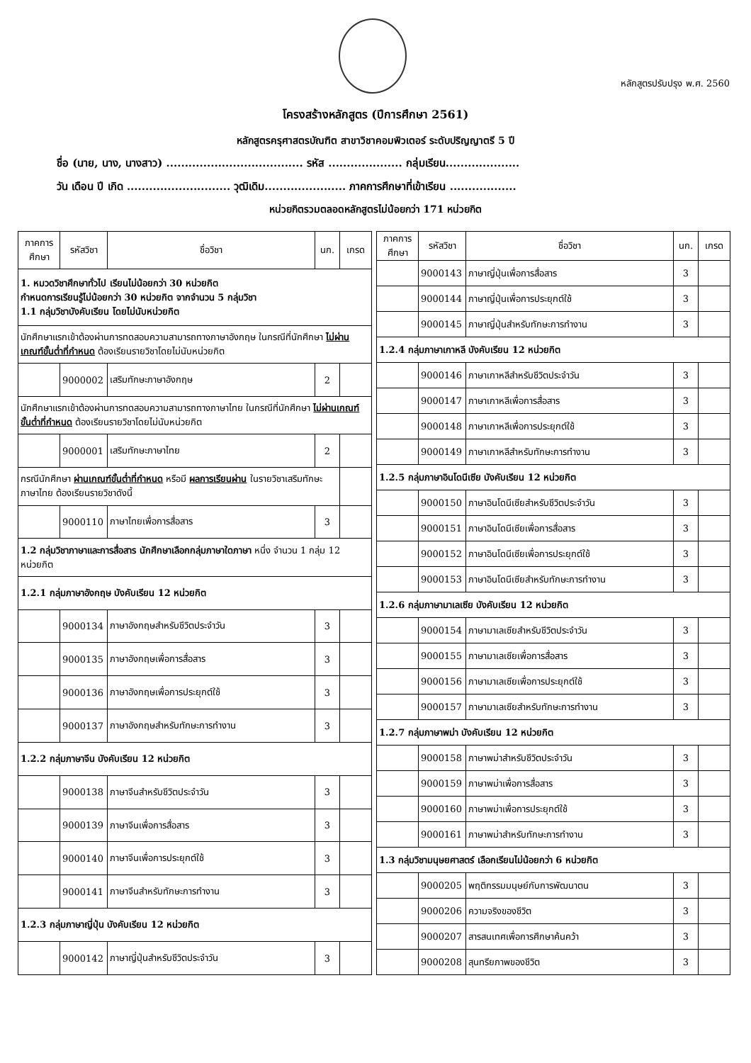หลักสูตรปรับปรุง พ.ศ. 2560
โครงสร้างหลักสูตร (ปีการศึกษา 2561)
หลักสูตรครุศาสตรบัณฑิต สาขาวิชาคอมพิวเตอร์ ระดับปริญญาตรี 5 ปี
ชื่อ (นาย, นาง, นางสาว) ..................................... รหัส .................... กลุ่มเรียน....................
วัน เดือน ปี เกิด ............................ วุฒิเดิม...................... ภาคการศึกษาที่เข้าเรียน ..................
หน่วยกิตรวมตลอดหลักสูตรไม่น้อยกว่า 171 หน่วยกิต
| ภาคการศึกษา | รหัสวิชา | ชื่อวิชา | นก. | เกรด |
| --- | --- | --- | --- | --- |
| 1. หมวดวิชาศึกษาทั่วไป เรียนไม่น้อยกว่า 30 หน่วยกิต กำหนดการเรียนรู้ไม่น้อยกว่า 30 หน่วยกิต จากจำนวน 5 กลุ่มวิชา 1.1 กลุ่มวิชาบังคับเรียน โดยไม่นับหน่วยกิต | | | | |
| นักศึกษาแรกเข้าต้องผ่านการทดสอบความสามารถทางภาษาอังกฤษ ในกรณีที่นักศึกษา ไม่ผ่านเกณฑ์ขั้นต่ำที่กำหนด ต้องเรียนรายวิชาโดยไม่นับหน่วยกิต | | | | |
| | 9000002 | เสริมทักษะภาษาอังกฤษ | 2 | |
| นักศึกษาแรกเข้าต้องผ่านการทดสอบความสามารถทางภาษาไทย ในกรณีที่นักศึกษา ไม่ผ่านเกณฑ์ขั้นต่ำที่กำหนด ต้องเรียนรายวิชาโดยไม่นับหน่วยกิต | | | | |
| | 9000001 | เสริมทักษะภาษาไทย | 2 | |
| กรณีนักศึกษา ผ่านเกณฑ์ขั้นต่ำที่กำหนด หรือมี ผลการเรียนผ่าน ในรายวิชาเสริมทักษะภาษาไทย ต้องเรียนรายวิชาดังนี้ | | | | |
| | 9000110 | ภาษาไทยเพื่อการสื่อสาร | 3 | |
| 1.2 กลุ่มวิชาภาษาและการสื่อสาร นักศึกษาเลือกกลุ่มภาษาใดภาษา หนึ่ง จำนวน 1 กลุ่ม 12 หน่วยกิต | | | | |
| 1.2.1 กลุ่มภาษาอังกฤษ บังคับเรียน 12 หน่วยกิต | | | | |
| | 9000134 | ภาษาอังกฤษสำหรับชีวิตประจำวัน | 3 | |
| | 9000135 | ภาษาอังกฤษเพื่อการสื่อสาร | 3 | |
| | 9000136 | ภาษาอังกฤษเพื่อการประยุกต์ใช้ | 3 | |
| | 9000137 | ภาษาอังกฤษสำหรับทักษะการทำงาน | 3 | |
| 1.2.2 กลุ่มภาษาจีน บังคับเรียน 12 หน่วยกิต | | | | |
| | 9000138 | ภาษาจีนสำหรับชีวิตประจำวัน | 3 | |
| | 9000139 | ภาษาจีนเพื่อการสื่อสาร | 3 | |
| | 9000140 | ภาษาจีนเพื่อการประยุกต์ใช้ | 3 | |
| | 9000141 | ภาษาจีนสำหรับทักษะการทำงาน | 3 | |
| 1.2.3 กลุ่มภาษาญี่ปุ่น บังคับเรียน 12 หน่วยกิต | | | | |
| | 9000142 | ภาษาญี่ปุ่นสำหรับชีวิตประจำวัน | 3 | |
| ภาคการศึกษา | รหัสวิชา | ชื่อวิชา | นก. | เกรด |
| --- | --- | --- | --- | --- |
| | 9000143 | ภาษาญี่ปุ่นเพื่อการสื่อสาร | 3 | |
| | 9000144 | ภาษาญี่ปุ่นเพื่อการประยุกต์ใช้ | 3 | |
| | 9000145 | ภาษาญี่ปุ่นสำหรับทักษะการทำงาน | 3 | |
| 1.2.4 กลุ่มภาษาเกาหลี บังคับเรียน 12 หน่วยกิต | | | | |
| | 9000146 | ภาษาเกาหลีสำหรับชีวิตประจำวัน | 3 | |
| | 9000147 | ภาษาเกาหลีเพื่อการสื่อสาร | 3 | |
| | 9000148 | ภาษาเกาหลีเพื่อการประยุกต์ใช้ | 3 | |
| | 9000149 | ภาษาเกาหลีสำหรับทักษะการทำงาน | 3 | |
| 1.2.5 กลุ่มภาษาอินโดนีเซีย บังคับเรียน 12 หน่วยกิต | | | | |
| | 9000150 | ภาษาอินโดนีเซียสำหรับชีวิตประจำวัน | 3 | |
| | 9000151 | ภาษาอินโดนีเซียเพื่อการสื่อสาร | 3 | |
| | 9000152 | ภาษาอินโดนีเซียเพื่อการประยุกต์ใช้ | 3 | |
| | 9000153 | ภาษาอินโดนีเซียสำหรับทักษะการทำงาน | 3 | |
| 1.2.6 กลุ่มภาษามาเลเซีย บังคับเรียน 12 หน่วยกิต | | | | |
| | 9000154 | ภาษามาเลเซียสำหรับชีวิตประจำวัน | 3 | |
| | 9000155 | ภาษามาเลเซียเพื่อการสื่อสาร | 3 | |
| | 9000156 | ภาษามาเลเซียเพื่อการประยุกต์ใช้ | 3 | |
| | 9000157 | ภาษามาเลเซียสำหรับทักษะการทำงาน | 3 | |
| 1.2.7 กลุ่มภาษาพม่า บังคับเรียน 12 หน่วยกิต | | | | |
| | 9000158 | ภาษาพม่าสำหรับชีวิตประจำวัน | 3 | |
| | 9000159 | ภาษาพม่าเพื่อการสื่อสาร | 3 | |
| | 9000160 | ภาษาพม่าเพื่อการประยุกต์ใช้ | 3 | |
| | 9000161 | ภาษาพม่าสำหรับทักษะการทำงาน | 3 | |
| 1.3 กลุ่มวิชามนุษยศาสตร์ เลือกเรียนไม่น้อยกว่า 6 หน่วยกิต | | | | |
| | 9000205 | พฤติกรรมมนุษย์กับการพัฒนาตน | 3 | |
| | 9000206 | ความจริงของชีวิต | 3 | |
| | 9000207 | สารสนเทศเพื่อการศึกษาค้นคว้า | 3 | |
| | 9000208 | สุนทรียภาพของชีวิต | 3 | |